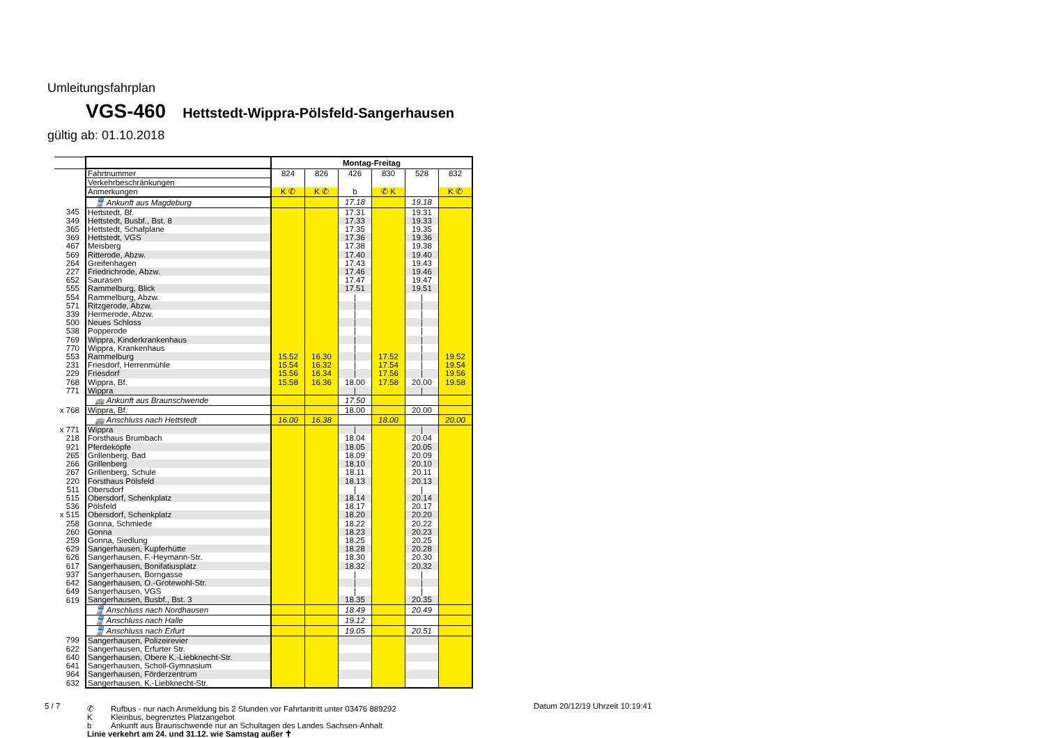Umleitungsfahrplan
VGS-460 Hettstedt-Wippra-Pölsfeld-Sangerhausen
gültig ab: 01.10.2018
| | | Montag-Freitag | | | | | |
| | Fahrtnummer | 824 | 826 | 426 | 830 | 528 | 832 |
| | Verkehrbeschränkungen | | | | | | |
| | Anmerkungen | K ✆ | K ✆ | b | ✆ K | | K ✆ |
| | 🚆 Ankunft aus Magdeburg | | | 17.18 | | 19.18 | |
| 345 | Hettstedt, Bf. | | | 17.31 | | 19.31 | |
| 349 | Hettstedt, Busbf., Bst. 8 | | | 17.33 | | 19.33 | |
| 365 | Hettstedt, Schafplane | | | 17.35 | | 19.35 | |
| 369 | Hettstedt, VGS | | | 17.36 | | 19.36 | |
| 467 | Meisberg | | | 17.38 | | 19.38 | |
| 569 | Ritterode, Abzw. | | | 17.40 | | 19.40 | |
| 264 | Greifenhagen | | | 17.43 | | 19.43 | |
| 227 | Friedrichrode, Abzw. | | | 17.46 | | 19.46 | |
| 652 | Saurasen | | | 17.47 | | 19.47 | |
| 555 | Rammelburg, Blick | | | 17.51 | | 19.51 | |
| 554 | Rammelburg, Abzw. | | | / | | / | |
| 571 | Ritzgerode, Abzw. | | | / | | / | |
| 339 | Hermerode, Abzw. | | | / | | / | |
| 500 | Neues Schloss | | | / | | / | |
| 538 | Popperode | | | / | | / | |
| 769 | Wippra, Kinderkrankenhaus | | | / | | / | |
| 770 | Wippra, Krankenhaus | | | / | | / | |
| 553 | Rammelburg | 15.52 | 16.30 | / | 17.52 | / | 19.52 |
| 231 | Friesdorf, Herrenmühle | 15.54 | 16.32 | / | 17.54 | / | 19.54 |
| 229 | Friesdorf | 15.56 | 16.34 | / | 17.56 | / | 19.56 |
| 768 | Wippra, Bf. | 15.58 | 16.36 | 18.00 | 17.58 | 20.00 | 19.58 |
| 771 | Wippra | | | / | | / | |
| | 🚌 Ankunft aus Braunschwende | | | 17.50 | | | |
| x 768 | Wippra, Bf. | | | 18.00 | | 20.00 | |
| | 🚌 Anschluss nach Hettstedt | 16.00 | 16.38 | | 18.00 | | 20.00 |
| x 771 | Wippra | | | / | | / | |
| 218 | Forsthaus Brumbach | | | 18.04 | | 20.04 | |
| 921 | Pferdeköpfe | | | 18.05 | | 20.05 | |
| 265 | Grillenberg, Bad | | | 18.09 | | 20.09 | |
| 266 | Grillenberg | | | 18.10 | | 20.10 | |
| 267 | Grillenberg, Schule | | | 18.11 | | 20.11 | |
| 220 | Forsthaus Pölsfeld | | | 18.13 | | 20.13 | |
| 511 | Obersdorf | | | / | | / | |
| 515 | Obersdorf, Schenkplatz | | | 18.14 | | 20.14 | |
| 536 | Pölsfeld | | | 18.17 | | 20.17 | |
| x 515 | Obersdorf, Schenkplatz | | | 18.20 | | 20.20 | |
| 258 | Gonna, Schmiede | | | 18.22 | | 20.22 | |
| 260 | Gonna | | | 18.23 | | 20.23 | |
| 259 | Gonna, Siedlung | | | 18.25 | | 20.25 | |
| 629 | Sangerhausen, Kupferhütte | | | 18.28 | | 20.28 | |
| 626 | Sangerhausen, F.-Heymann-Str. | | | 18.30 | | 20.30 | |
| 617 | Sangerhausen, Bonifatiusplatz | | | 18.32 | | 20.32 | |
| 937 | Sangerhausen, Borngasse | | | / | | / | |
| 642 | Sangerhausen, O.-Grotewohl-Str. | | | / | | / | |
| 649 | Sangerhausen, VGS | | | / | | / | |
| 619 | Sangerhausen, Busbf., Bst. 3 | | | 18.35 | | 20.35 | |
| | 🚆 Anschluss nach Nordhausen | | | 18.49 | | 20.49 | |
| | 🚆 Anschluss nach Halle | | | 19.12 | | | |
| | 🚆 Anschluss nach Erfurt | | | 19.05 | | 20.51 | |
| 799 | Sangerhausen, Polizeirevier | | | | | | |
| 622 | Sangerhausen, Erfurter Str. | | | | | | |
| 640 | Sangerhausen, Obere K.-Liebknecht-Str. | | | | | | |
| 641 | Sangerhausen, Scholl-Gymnasium | | | | | | |
| 964 | Sangerhausen, Förderzentrum | | | | | | |
| 632 | Sangerhausen, K.-Liebknecht-Str. | | | | | | |
5 / 7
✆ Rufbus - nur nach Anmeldung bis 2 Stunden vor Fahrtantritt unter 03476 889292
K Kleinbus, begrenztes Platzangebot
b Ankunft aus Braunschwende nur an Schultagen des Landes Sachsen-Anhalt
Linie verkehrt am 24. und 31.12. wie Samstag außer ✝
Datum 20/12/19 Uhrzeit 10:19:41